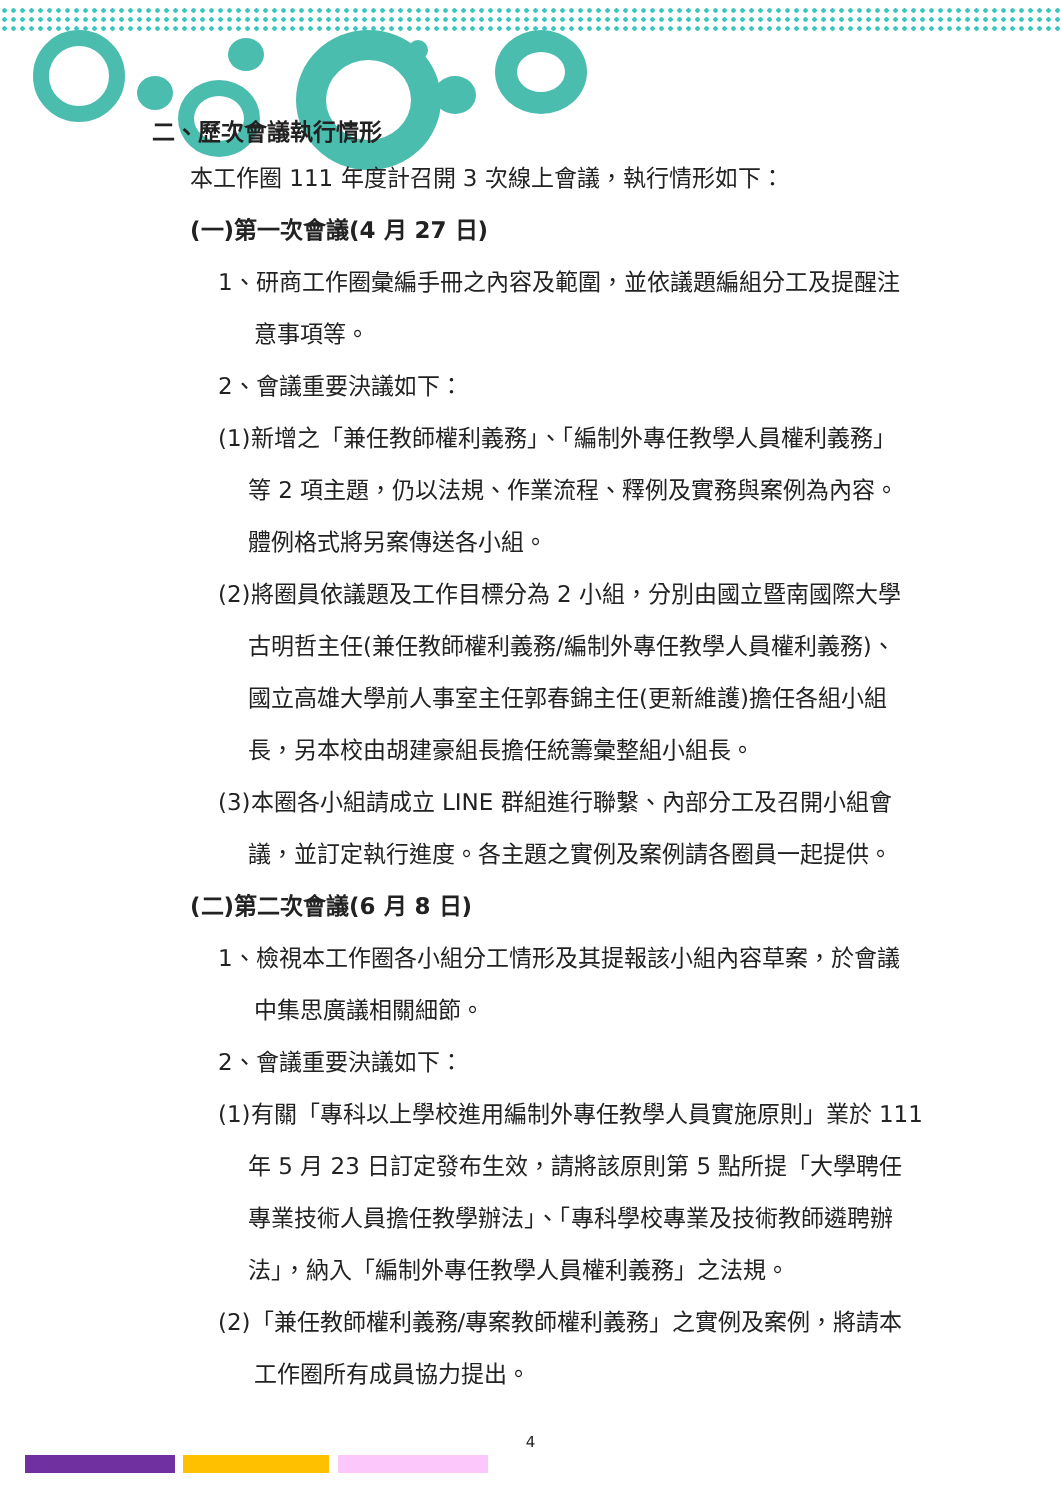二、歷次會議執行情形
本工作圈 111 年度計召開 3 次線上會議，執行情形如下：
(一)第一次會議(4 月 27 日)
1、研商工作圈彙編手冊之內容及範圍，並依議題編組分工及提醒注
意事項等。
2、會議重要決議如下：
(1)新增之「兼任教師權利義務」、「編制外專任教學人員權利義務」
等 2 項主題，仍以法規、作業流程、釋例及實務與案例為內容。
體例格式將另案傳送各小組。
(2)將圈員依議題及工作目標分為 2 小組，分別由國立暨南國際大學
古明哲主任(兼任教師權利義務/編制外專任教學人員權利義務)、
國立高雄大學前人事室主任郭春錦主任(更新維護)擔任各組小組
長，另本校由胡建豪組長擔任統籌彙整組小組長。
(3)本圈各小組請成立 LINE 群組進行聯繫、內部分工及召開小組會
議，並訂定執行進度。各主題之實例及案例請各圈員一起提供。
(二)第二次會議(6 月 8 日)
1、檢視本工作圈各小組分工情形及其提報該小組內容草案，於會議
中集思廣議相關細節。
2、會議重要決議如下：
(1)有關「專科以上學校進用編制外專任教學人員實施原則」業於 111
年 5 月 23 日訂定發布生效，請將該原則第 5 點所提「大學聘任
專業技術人員擔任教學辦法」、「專科學校專業及技術教師遴聘辦
法」，納入「編制外專任教學人員權利義務」之法規。
(2)「兼任教師權利義務/專案教師權利義務」之實例及案例，將請本
工作圈所有成員協力提出。
4